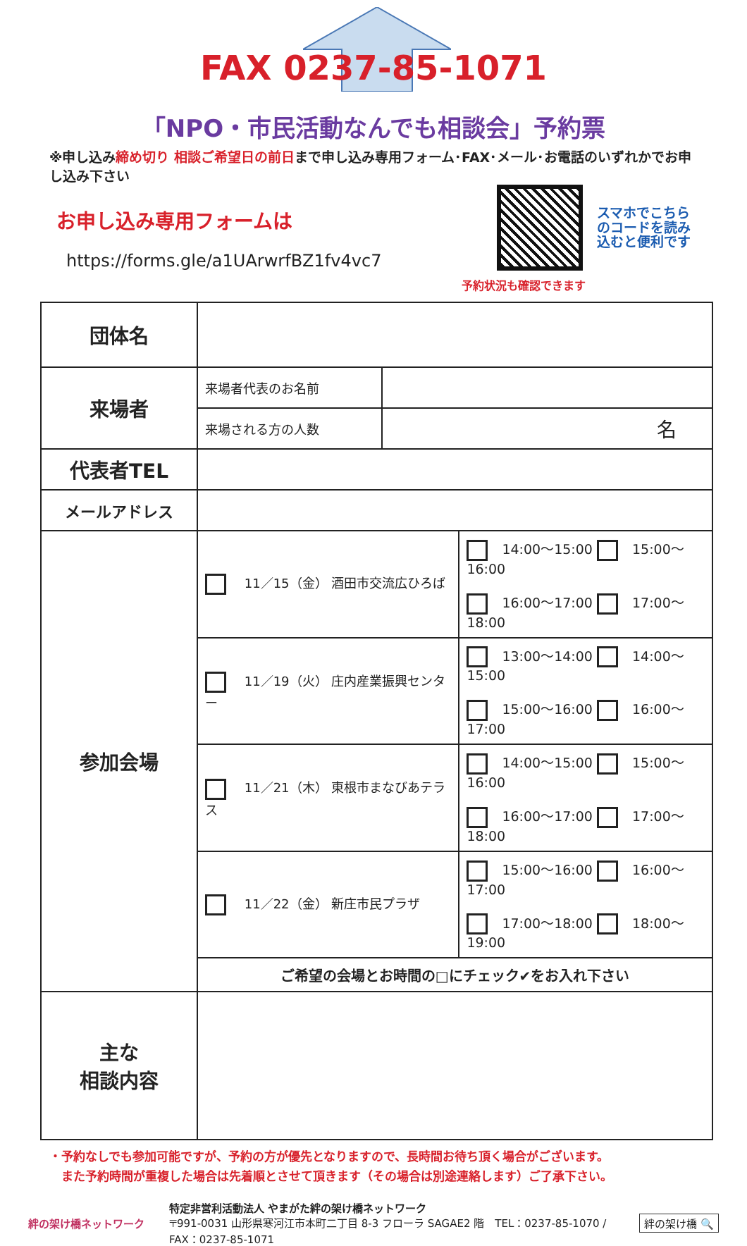FAX 0237-85-1071
「NPO・市民活動なんでも相談会」予約票
※申し込み締め切り 相談ご希望日の前日まで申し込み専用フォーム･FAX･メール･お電話のいずれかでお申し込み下さい
お申し込み専用フォームは
https://forms.gle/a1UArwrfBZ1fv4vc7
スマホでこちら
のコードを読み
込むと便利です
予約状況も確認できます
| 団体名 | | | |
| 来場者 | 来場者代表のお名前 | | |
| | 来場される方の人数 | 名 | |
| 代表者TEL | | | |
| メールアドレス | | | |
| 参加会場 | 11／15（金） 酒田市交流広ひろば | | 14:00～15:00 15:00～16:00 16:00～17:00 17:00～18:00 |
| | 11／19（火） 庄内産業振興センター | | 13:00～14:00 14:00～15:00 15:00～16:00 16:00～17:00 |
| | 11／21（木） 東根市まなびあテラス | | 14:00～15:00 15:00～16:00 16:00～17:00 17:00～18:00 |
| | 11／22（金） 新庄市民プラザ | | 15:00～16:00 16:00～17:00 17:00～18:00 18:00～19:00 |
| | ご希望の会場とお時間の□にチェック✔をお入れ下さい | | |
| 主な 相談内容 | | | |
・予約なしでも参加可能ですが、予約の方が優先となりますので、長時間お待ち頂く場合がございます。
　また予約時間が重複した場合は先着順とさせて頂きます（その場合は別途連絡します）ご了承下さい。
絆の架け橋ネットワーク
特定非営利活動法人 やまがた絆の架け橋ネットワーク
〒991-0031 山形県寒河江市本町二丁目 8-3 フローラ SAGAE2 階　TEL：0237-85-1070 / FAX：0237-85-1071
絆の架け橋 🔍